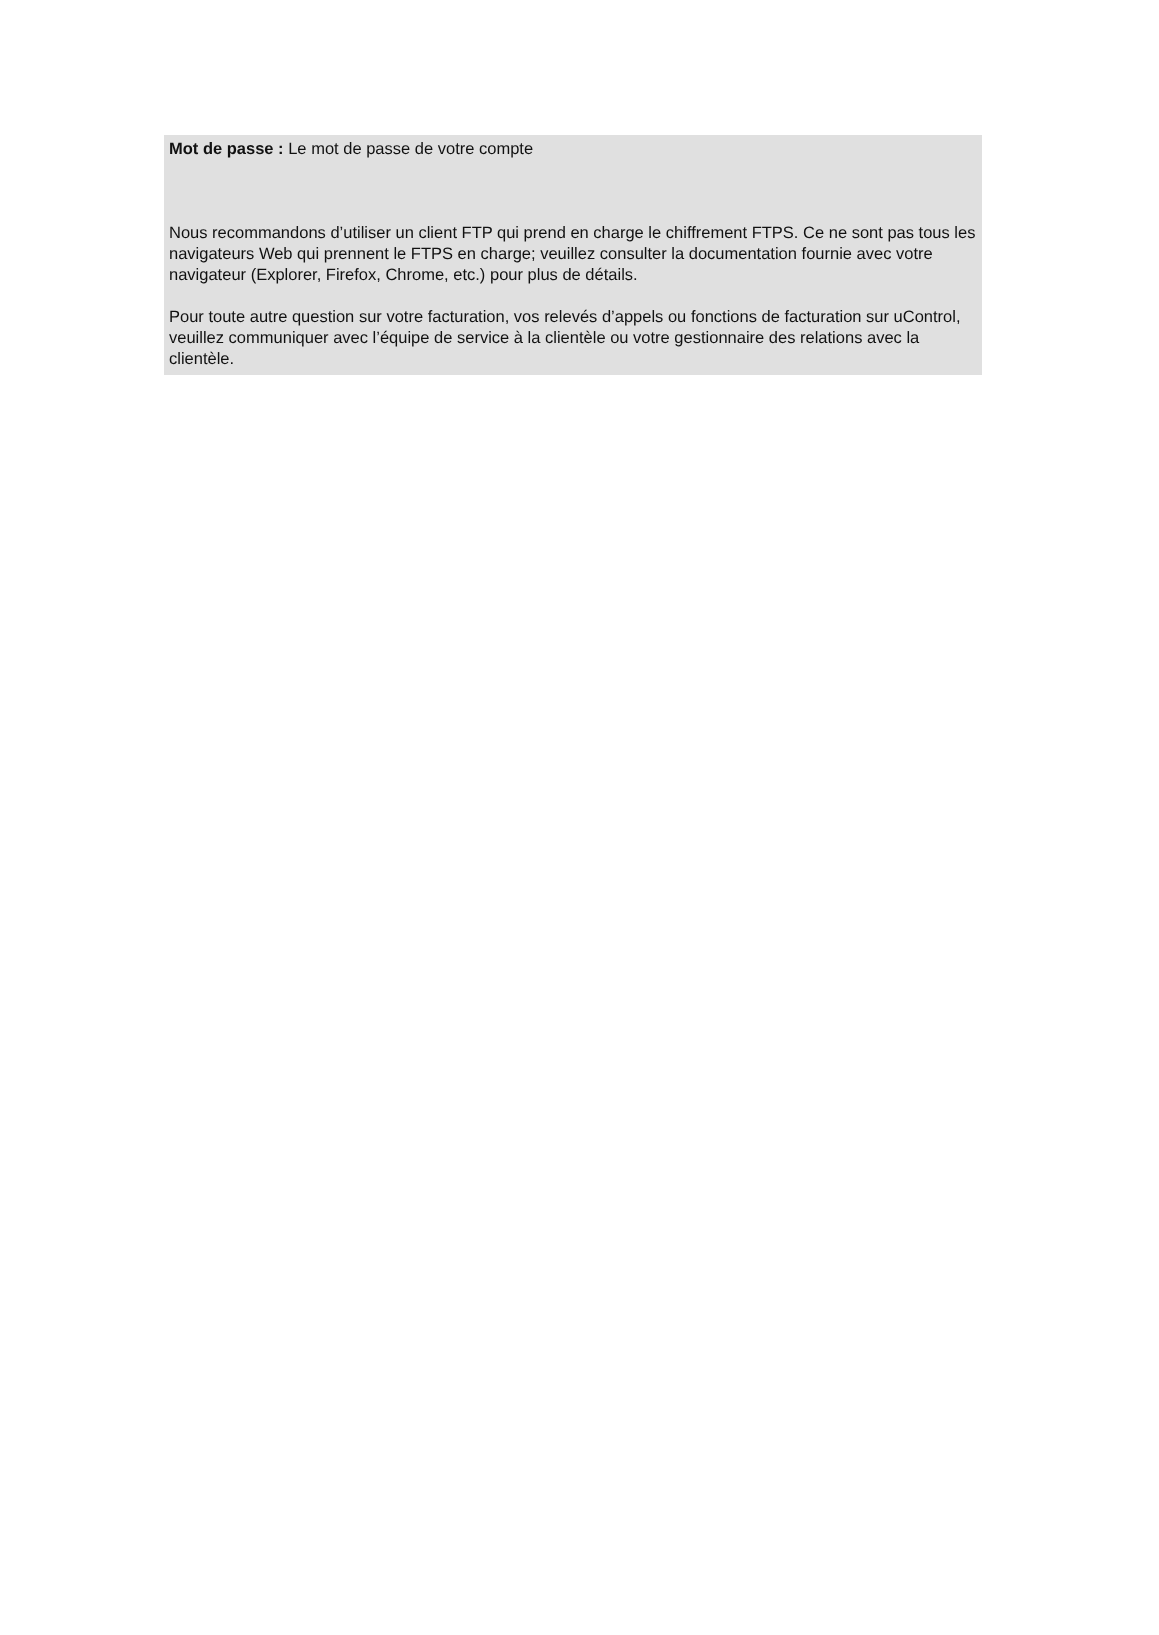Mot de passe : Le mot de passe de votre compte
Nous recommandons d’utiliser un client FTP qui prend en charge le chiffrement FTPS. Ce ne sont pas tous les navigateurs Web qui prennent le FTPS en charge; veuillez consulter la documentation fournie avec votre navigateur (Explorer, Firefox, Chrome, etc.) pour plus de détails.
Pour toute autre question sur votre facturation, vos relevés d’appels ou fonctions de facturation sur uControl, veuillez communiquer avec l’équipe de service à la clientèle ou votre gestionnaire des relations avec la clientèle.